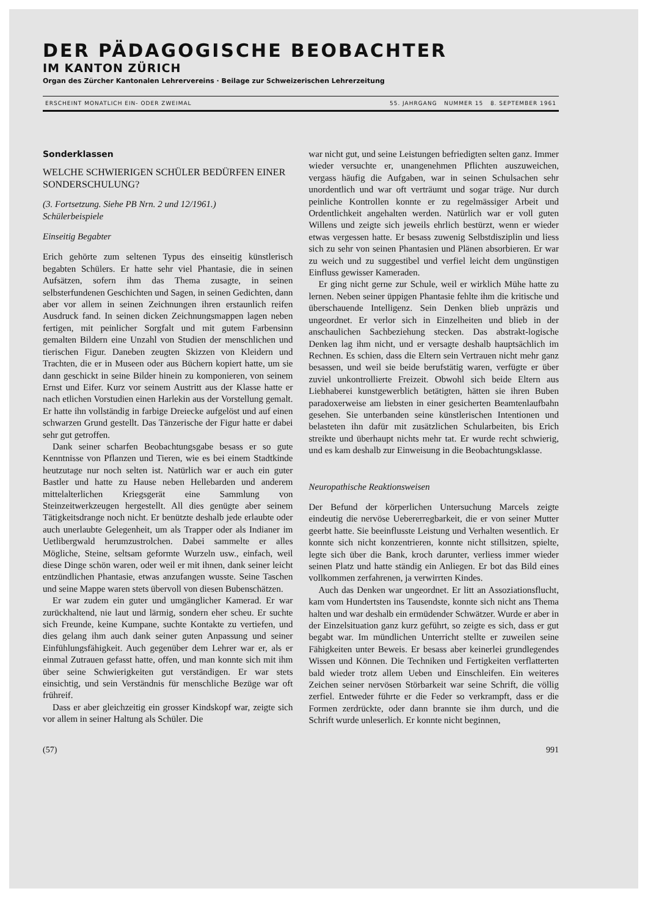DER PÄDAGOGISCHE BEOBACHTER
IM KANTON ZÜRICH
Organ des Zürcher Kantonalen Lehrervereins · Beilage zur Schweizerischen Lehrerzeitung
ERSCHEINT MONATLICH EIN- ODER ZWEIMAL 55. JAHRGANG NUMMER 15 8. SEPTEMBER 1961
Sonderklassen
WELCHE SCHWIERIGEN SCHÜLER BEDÜRFEN EINER SONDERSCHULUNG?
(3. Fortsetzung. Siehe PB Nrn. 2 und 12/1961.)
Schülerbeispiele
Einseitig Begabter
Erich gehörte zum seltenen Typus des einseitig künstlerisch begabten Schülers. Er hatte sehr viel Phantasie, die in seinen Aufsätzen, sofern ihm das Thema zusagte, in seinen selbsterfundenen Geschichten und Sagen, in seinen Gedichten, dann aber vor allem in seinen Zeichnungen ihren erstaunlich reifen Ausdruck fand. In seinen dicken Zeichnungsmappen lagen neben fertigen, mit peinlicher Sorgfalt und mit gutem Farbensinn gemalten Bildern eine Unzahl von Studien der menschlichen und tierischen Figur. Daneben zeugten Skizzen von Kleidern und Trachten, die er in Museen oder aus Büchern kopiert hatte, um sie dann geschickt in seine Bilder hinein zu komponieren, von seinem Ernst und Eifer. Kurz vor seinem Austritt aus der Klasse hatte er nach etlichen Vorstudien einen Harlekin aus der Vorstellung gemalt. Er hatte ihn vollständig in farbige Dreiecke aufgelöst und auf einen schwarzen Grund gestellt. Das Tänzerische der Figur hatte er dabei sehr gut getroffen.
Dank seiner scharfen Beobachtungsgabe besass er so gute Kenntnisse von Pflanzen und Tieren, wie es bei einem Stadtkinde heutzutage nur noch selten ist. Natürlich war er auch ein guter Bastler und hatte zu Hause neben Hellebarden und anderem mittelalterlichen Kriegsgerät eine Sammlung von Steinzeitwerkzeugen hergestellt. All dies genügte aber seinem Tätigkeitsdrange noch nicht. Er benützte deshalb jede erlaubte oder auch unerlaubte Gelegenheit, um als Trapper oder als Indianer im Uetlibergwald herumzustrolchen. Dabei sammelte er alles Mögliche, Steine, seltsam geformte Wurzeln usw., einfach, weil diese Dinge schön waren, oder weil er mit ihnen, dank seiner leicht entzündlichen Phantasie, etwas anzufangen wusste. Seine Taschen und seine Mappe waren stets übervoll von diesen Bubenschätzen.
Er war zudem ein guter und umgänglicher Kamerad. Er war zurückhaltend, nie laut und lärmig, sondern eher scheu. Er suchte sich Freunde, keine Kumpane, suchte Kontakte zu vertiefen, und dies gelang ihm auch dank seiner guten Anpassung und seiner Einfühlungsfähigkeit. Auch gegenüber dem Lehrer war er, als er einmal Zutrauen gefasst hatte, offen, und man konnte sich mit ihm über seine Schwierigkeiten gut verständigen. Er war stets einsichtig, und sein Verständnis für menschliche Bezüge war oft frühreif.
Dass er aber gleichzeitig ein grosser Kindskopf war, zeigte sich vor allem in seiner Haltung als Schüler. Die
war nicht gut, und seine Leistungen befriedigten selten ganz. Immer wieder versuchte er, unangenehmen Pflichten auszuweichen, vergass häufig die Aufgaben, war in seinen Schulsachen sehr unordentlich und war oft verträumt und sogar träge. Nur durch peinliche Kontrollen konnte er zu regelmässiger Arbeit und Ordentlichkeit angehalten werden. Natürlich war er voll guten Willens und zeigte sich jeweils ehrlich bestürzt, wenn er wieder etwas vergessen hatte. Er besass zuwenig Selbstdisziplin und liess sich zu sehr von seinen Phantasien und Plänen absorbieren. Er war zu weich und zu suggestibel und verfiel leicht dem ungünstigen Einfluss gewisser Kameraden.
Er ging nicht gerne zur Schule, weil er wirklich Mühe hatte zu lernen. Neben seiner üppigen Phantasie fehlte ihm die kritische und überschauende Intelligenz. Sein Denken blieb unpräzis und ungeordnet. Er verlor sich in Einzelheiten und blieb in der anschaulichen Sachbeziehung stecken. Das abstrakt-logische Denken lag ihm nicht, und er versagte deshalb hauptsächlich im Rechnen. Es schien, dass die Eltern sein Vertrauen nicht mehr ganz besassen, und weil sie beide berufstätig waren, verfügte er über zuviel unkontrollierte Freizeit. Obwohl sich beide Eltern aus Liebhaberei kunstgewerblich betätigten, hätten sie ihren Buben paradoxerweise am liebsten in einer gesicherten Beamtenlaufbahn gesehen. Sie unterbanden seine künstlerischen Intentionen und belasteten ihn dafür mit zusätzlichen Schularbeiten, bis Erich streikte und überhaupt nichts mehr tat. Er wurde recht schwierig, und es kam deshalb zur Einweisung in die Beobachtungsklasse.
Neuropathische Reaktionsweisen
Der Befund der körperlichen Untersuchung Marcels zeigte eindeutig die nervöse Uebererregbarkeit, die er von seiner Mutter geerbt hatte. Sie beeinflusste Leistung und Verhalten wesentlich. Er konnte sich nicht konzentrieren, konnte nicht stillsitzen, spielte, legte sich über die Bank, kroch darunter, verliess immer wieder seinen Platz und hatte ständig ein Anliegen. Er bot das Bild eines vollkommen zerfahrenen, ja verwirrten Kindes.
Auch das Denken war ungeordnet. Er litt an Assoziationsflucht, kam vom Hundertsten ins Tausendste, konnte sich nicht ans Thema halten und war deshalb ein ermüdender Schwätzer. Wurde er aber in der Einzelsituation ganz kurz geführt, so zeigte es sich, dass er gut begabt war. Im mündlichen Unterricht stellte er zuweilen seine Fähigkeiten unter Beweis. Er besass aber keinerlei grundlegendes Wissen und Können. Die Techniken und Fertigkeiten verflatterten bald wieder trotz allem Ueben und Einschleifen. Ein weiteres Zeichen seiner nervösen Störbarkeit war seine Schrift, die völlig zerfiel. Entweder führte er die Feder so verkrampft, dass er die Formen zerdrückte, oder dann brannte sie ihm durch, und die Schrift wurde unleserlich. Er konnte nicht beginnen,
(57) 991